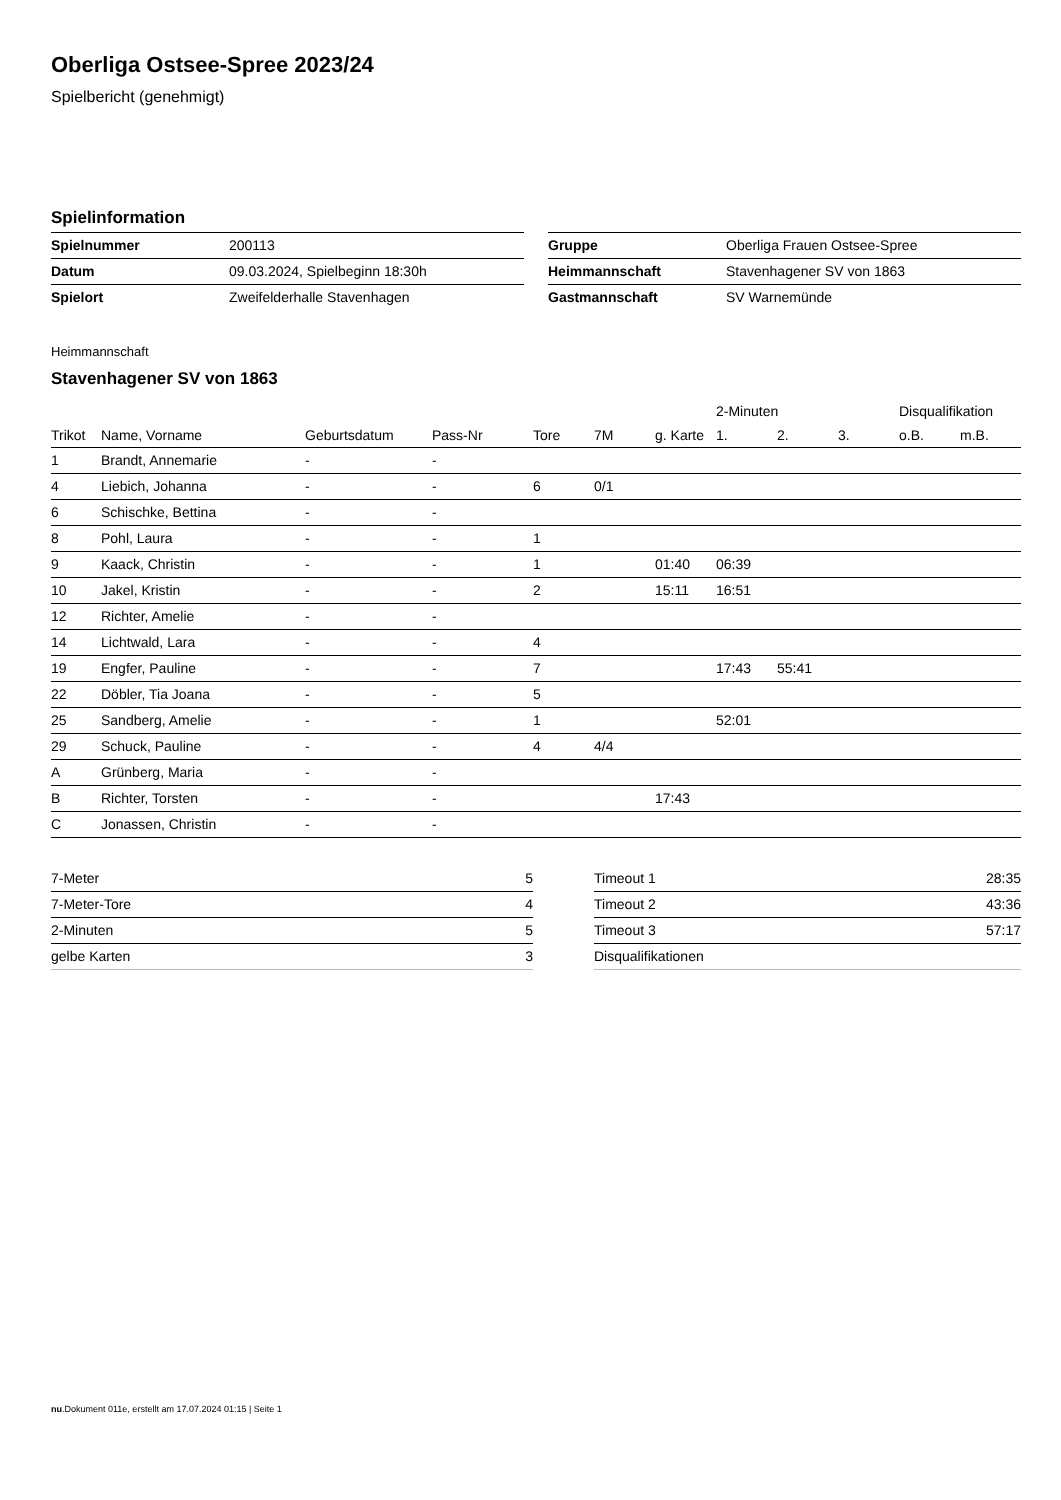Oberliga Ostsee-Spree 2023/24
Spielbericht (genehmigt)
Spielinformation
| Spielnummer | 200113 |
| Datum | 09.03.2024, Spielbeginn 18:30h |
| Spielort | Zweifelderhalle Stavenhagen |
| Gruppe | Oberliga Frauen Ostsee-Spree |
| Heimmannschaft | Stavenhagener SV von 1863 |
| Gastmannschaft | SV Warnemünde |
Heimmannschaft
Stavenhagener SV von 1863
| | | | | | | | 2-Minuten | | | Disqualifikation | |
| --- | --- | --- | --- | --- | --- | --- | --- | --- | --- | --- | --- |
| Trikot | Name, Vorname | Geburtsdatum | Pass-Nr | Tore | 7M | g. Karte | 1. | 2. | 3. | o.B. | m.B. |
| 1 | Brandt, Annemarie | - | - | | | | | | | | |
| 4 | Liebich, Johanna | - | - | 6 | 0/1 | | | | | | |
| 6 | Schischke, Bettina | - | - | | | | | | | | |
| 8 | Pohl, Laura | - | - | 1 | | | | | | | |
| 9 | Kaack, Christin | - | - | 1 | | 01:40 | 06:39 | | | | |
| 10 | Jakel, Kristin | - | - | 2 | | 15:11 | 16:51 | | | | |
| 12 | Richter, Amelie | - | - | | | | | | | | |
| 14 | Lichtwald, Lara | - | - | 4 | | | | | | | |
| 19 | Engfer, Pauline | - | - | 7 | | | 17:43 | 55:41 | | | |
| 22 | Döbler, Tia Joana | - | - | 5 | | | | | | | |
| 25 | Sandberg, Amelie | - | - | 1 | | | 52:01 | | | | |
| 29 | Schuck, Pauline | - | - | 4 | 4/4 | | | | | | |
| A | Grünberg, Maria | - | - | | | | | | | | |
| B | Richter, Torsten | - | - | | | 17:43 | | | | | |
| C | Jonassen, Christin | - | - | | | | | | | | |
| 7-Meter | 5 |
| 7-Meter-Tore | 4 |
| 2-Minuten | 5 |
| gelbe Karten | 3 |
| Timeout 1 | 28:35 |
| Timeout 2 | 43:36 |
| Timeout 3 | 57:17 |
| Disqualifikationen | |
nu.Dokument 011e, erstellt am 17.07.2024 01:15 | Seite 1